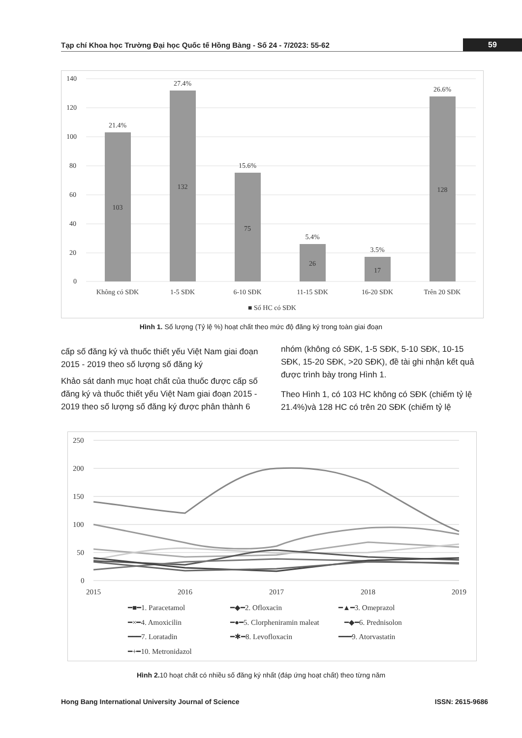Tạp chí Khoa học Trường Đại học Quốc tế Hồng Bàng - Số 24 - 7/2023: 55-62 59
140
120
100
80
60
40
20
0
21.4%
103
27.4%
132
15.6%
75
5.4%
26
3.5%
17
26.6%
128
Không có SĐK
1-5 SĐK
6-10 SĐK
11-15 SĐK
16-20 SĐK
Trên 20 SĐK
■ Số HC có SĐK
Hình 1. Số lượng (Tỷ lệ %) hoạt chất theo mức độ đăng ký trong toàn giai đoạn
cấp số đăng ký và thuốc thiết yếu Việt Nam giai đoạn 2015 - 2019 theo số lượng số đăng ký
Khảo sát danh mục hoạt chất của thuốc được cấp số đăng ký và thuốc thiết yếu Việt Nam giai đoạn 2015 - 2019 theo số lượng số đăng ký được phân thành 6
nhóm (không có SĐK, 1-5 SĐK, 5-10 SĐK, 10-15 SĐK, 15-20 SĐK, >20 SĐK), đề tài ghi nhận kết quả được trình bày trong Hình 1.
Theo Hình 1, có 103 HC không có SĐK (chiếm tỷ lệ 21.4%)và 128 HC có trên 20 SĐK (chiếm tỷ lệ
250
200
150
100
50
0
2015
2016
2017
2018
2019
━■━1. Paracetamol
━◆━2. Ofloxacin
━▲━3. Omeprazol
━×━4. Amoxicilin
━●━5. Clorpheniramin maleat
━◆━6. Prednisolon
━━━7. Loratadin
━✱━8. Levofloxacin
━━━9. Atorvastatin
━+━10. Metronidazol
Hình 2. 10 hoạt chất có nhiều số đăng ký nhất (đáp ứng hoạt chất) theo từng năm
Hong Bang International University Journal of Science ISSN: 2615-9686